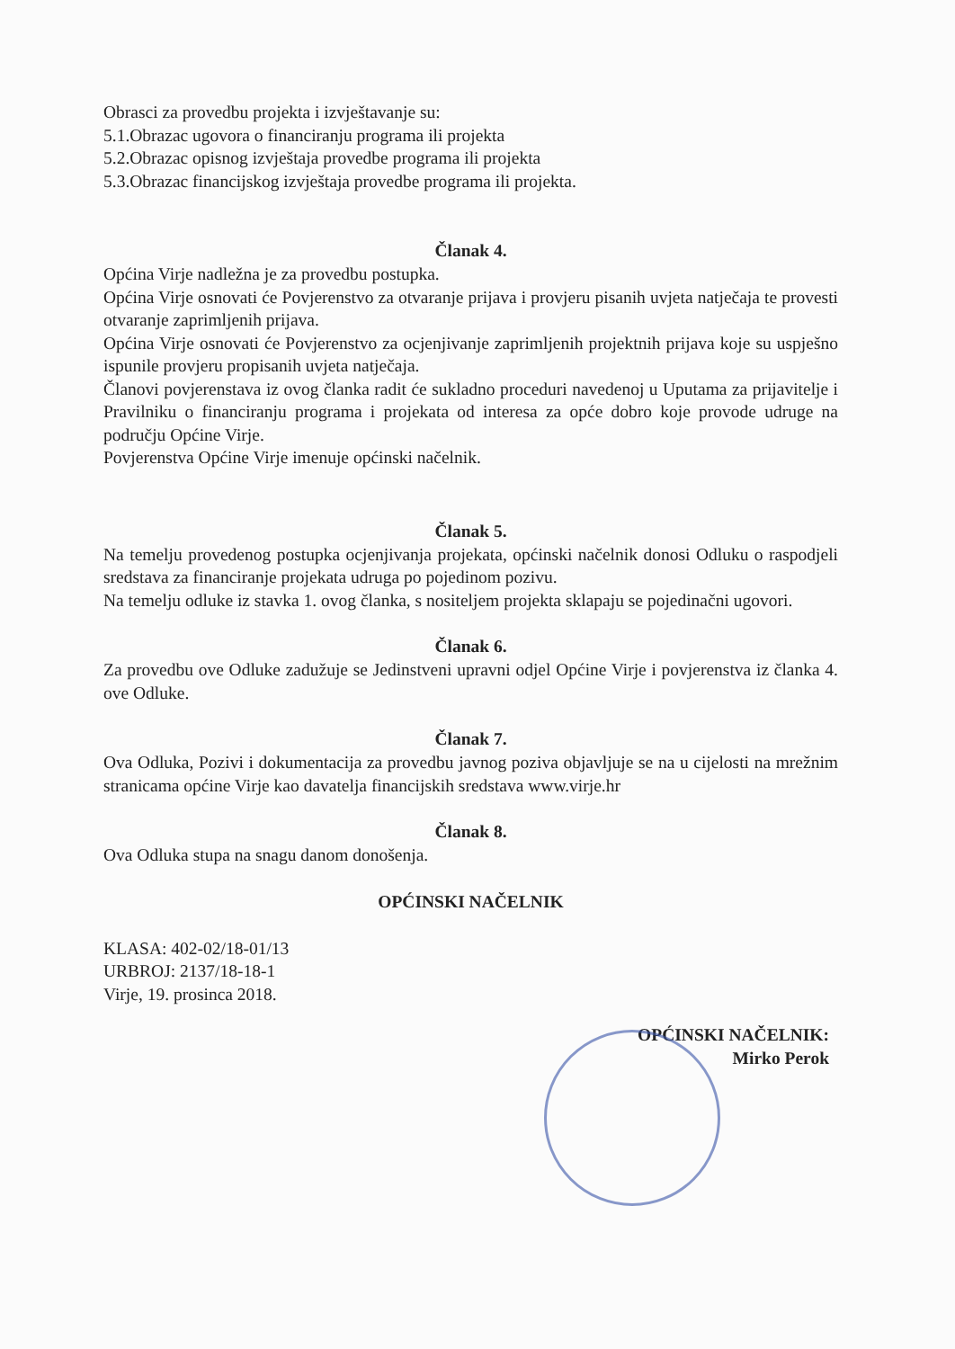Obrasci za provedbu projekta i izvještavanje su:
5.1.Obrazac ugovora o financiranju programa ili projekta
5.2.Obrazac opisnog izvještaja provedbe programa ili projekta
5.3.Obrazac financijskog izvještaja provedbe programa ili projekta.
Članak 4.
Općina Virje nadležna je za provedbu postupka.
Općina Virje osnovati će Povjerenstvo za otvaranje prijava i provjeru pisanih uvjeta natječaja te provesti otvaranje zaprimljenih prijava.
Općina Virje osnovati će Povjerenstvo za ocjenjivanje zaprimljenih projektnih prijava koje su uspješno ispunile provjeru propisanih uvjeta natječaja.
Članovi povjerenstava iz ovog članka radit će sukladno proceduri navedenoj u Uputama za prijavitelje i Pravilniku o financiranju programa i projekata od interesa za opće dobro koje provode udruge na području Općine Virje.
Povjerenstva Općine Virje imenuje općinski načelnik.
Članak 5.
Na temelju provedenog postupka ocjenjivanja projekata, općinski načelnik donosi Odluku o raspodjeli sredstava za financiranje projekata udruga po pojedinom pozivu.
Na temelju odluke iz stavka 1. ovog članka, s nositeljem projekta sklapaju se pojedinačni ugovori.
Članak 6.
Za provedbu ove Odluke zadužuje se Jedinstveni upravni odjel Općine Virje i povjerenstva iz članka 4. ove Odluke.
Članak 7.
Ova Odluka, Pozivi i dokumentacija za provedbu javnog poziva objavljuje se na u cijelosti na mrežnim stranicama općine Virje kao davatelja financijskih sredstava www.virje.hr
Članak 8.
Ova Odluka stupa na snagu danom donošenja.
OPĆINSKI NAČELNIK
KLASA: 402-02/18-01/13
URBROJ: 2137/18-18-1
Virje, 19. prosinca 2018.
OPĆINSKI NAČELNIK:
Mirko Perok